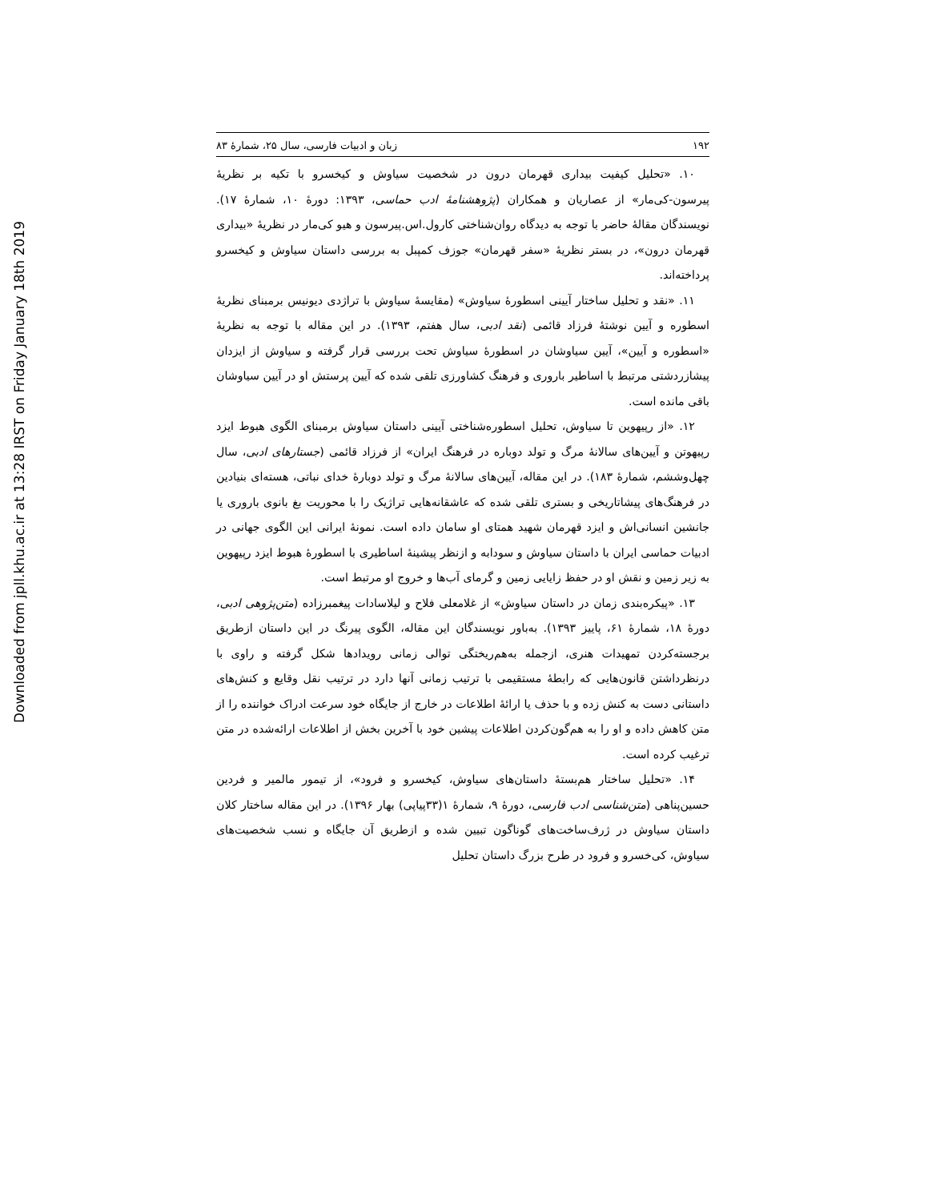Downloaded from jpll.khu.ac.ir at 13:28 IRST on Friday January 18th 2019
۱۹۲ زبان و ادبیات فارسی، سال ۲۵، شمارهٔ ۸۳
۱۰. «تحلیل کیفیت بیداری قهرمان درون در شخصیت سیاوش و کیخسرو با تکیه بر نظریهٔ پیرسون‑کی‌مار» از عصاریان و همکاران (پژوهشنامهٔ ادب حماسی، ۱۳۹۳: دورهٔ ۱۰، شمارهٔ ۱۷). نویسندگان مقالهٔ حاضر با توجه به دیدگاه روان‌شناختی کارول.اس.پیرسون و هیو کی‌مار در نظریهٔ «بیداری قهرمان درون»، در بستر نظریهٔ «سفر قهرمان» جوزف کمپبل به بررسی داستان سیاوش و کیخسرو پرداخته‌اند.
۱۱. «نقد و تحلیل ساختار آیینی اسطورهٔ سیاوش» (مقایسهٔ سیاوش با تراژدی دیونیس برمبنای نظریهٔ اسطوره و آیین نوشتهٔ فرزاد قائمی (نقد ادبی، سال هفتم، ۱۳۹۳). در این مقاله با توجه به نظریهٔ «اسطوره و آیین»، آیین سیاوشان در اسطورهٔ سیاوش تحت بررسی قرار گرفته و سیاوش از ایزدان پیشازردشتی مرتبط با اساطیر باروری و فرهنگ کشاورزی تلقی شده که آیین پرستش او در آیین سیاوشان باقی مانده است.
۱۲. «از رپیهوین تا سیاوش، تحلیل اسطوره‌شناختی آیینی داستان سیاوش برمبنای الگوی هبوط ایزد رپیهوتن و آیین‌های سالانهٔ مرگ و تولد دوباره در فرهنگ ایران» از فرزاد قائمی (جستارهای ادبی، سال چهل‌وششم، شمارهٔ ۱۸۳). در این مقاله، آیین‌های سالانهٔ مرگ و تولد دوبارهٔ خدای نباتی، هسته‌ای بنیادین در فرهنگ‌های پیشاتاریخی و بستری تلقی شده که عاشقانه‌هایی تراژیک را با محوریت بغ بانوی باروری یا جانشین انسانی‌اش و ایزد قهرمان شهید همتای او سامان داده است. نمونهٔ ایرانی این الگوی جهانی در ادبیات حماسی ایران با داستان سیاوش و سودابه و ازنظر پیشینهٔ اساطیری با اسطورهٔ هبوط ایزد رپیهوین به زیر زمین و نقش او در حفظ زایایی زمین و گرمای آب‌ها و خروج او مرتبط است.
۱۳. «پیکره‌بندی زمان در داستان سیاوش» از غلامعلی فلاح و لیلاسادات پیغمبرزاده (متن‌پژوهی ادبی، دورهٔ ۱۸، شمارهٔ ۶۱، پاییز ۱۳۹۳). به‌باور نویسندگان این مقاله، الگوی پیرنگ در این داستان ازطریق برجسته‌کردن تمهیدات هنری، ازجمله به‌هم‌ریختگی توالی زمانی رویدادها شکل گرفته و راوی با درنظرداشتن قانون‌هایی که رابطهٔ مستقیمی با ترتیب زمانی آنها دارد در ترتیب نقل وقایع و کنش‌های داستانی دست به کنش زده و با حذف یا ارائهٔ اطلاعات در خارج از جایگاه خود سرعت ادراک خواننده را از متن کاهش داده و او را به هم‌گون‌کردن اطلاعات پیشین خود با آخرین بخش از اطلاعات ارائه‌شده در متن ترغیب کرده است.
۱۴. «تحلیل ساختار هم‌بستهٔ داستان‌های سیاوش، کیخسرو و فرود»، از تیمور مالمیر و فردین حسین‌پناهی (متن‌شناسی ادب فارسی، دورهٔ ۹، شمارهٔ ۱(۳۳پیاپی) بهار ۱۳۹۶). در این مقاله ساختار کلان داستان سیاوش در ژرف‌ساخت‌های گوناگون تبیین شده و ازطریق آن جایگاه و نسب شخصیت‌های سیاوش، کی‌خسرو و فرود در طرح بزرگ داستان تحلیل